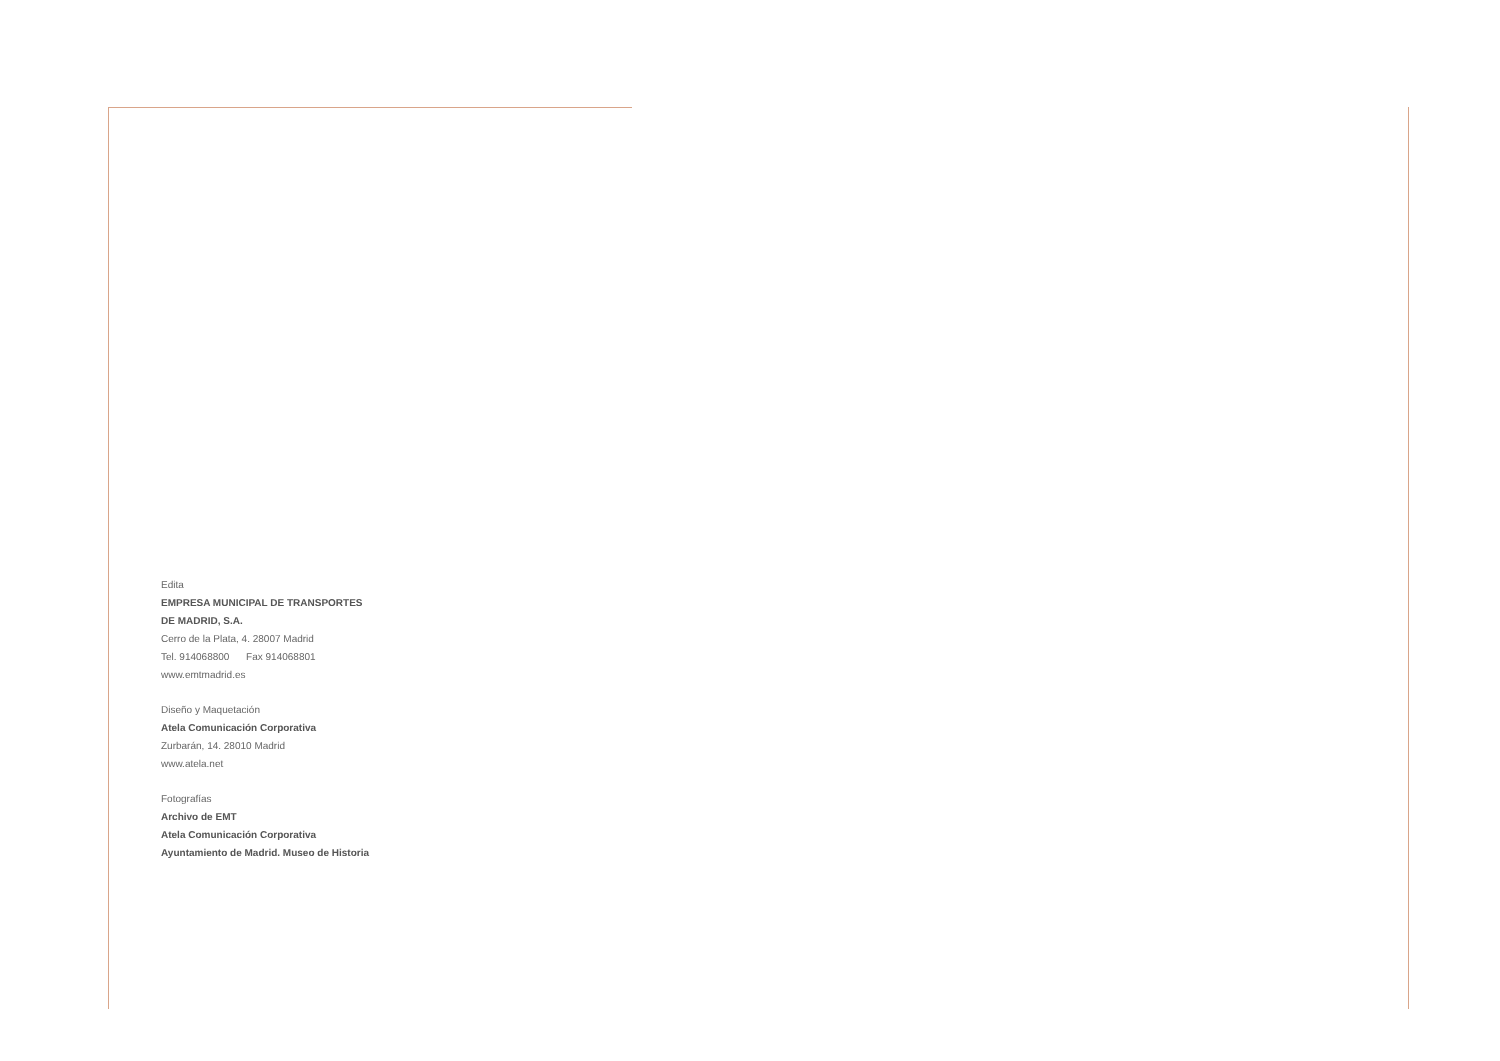Edita
EMPRESA MUNICIPAL DE TRANSPORTES
DE MADRID, S.A.
Cerro de la Plata, 4. 28007 Madrid
Tel. 914068800 Fax 914068801
www.emtmadrid.es
Diseño y Maquetación
Atela Comunicación Corporativa
Zurbarán, 14. 28010 Madrid
www.atela.net
Fotografías
Archivo de EMT
Atela Comunicación Corporativa
Ayuntamiento de Madrid. Museo de Historia